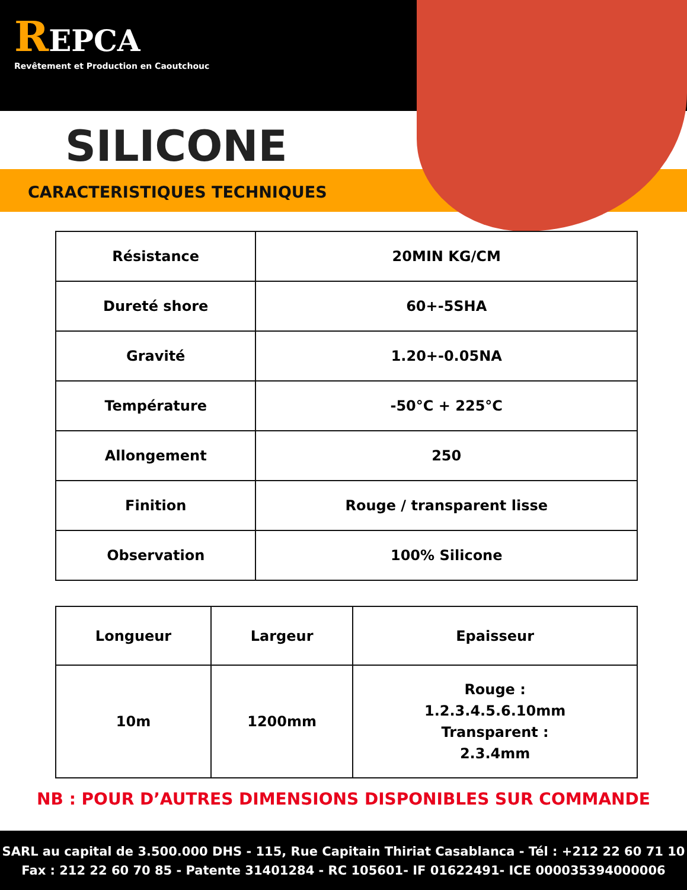REPCA
Revêtement et Production en Caoutchouc
SILICONE
CARACTERISTIQUES TECHNIQUES
| Résistance | 20MIN KG/CM |
| Dureté shore | 60+-5SHA |
| Gravité | 1.20+-0.05NA |
| Température | -50°C + 225°C |
| Allongement | 250 |
| Finition | Rouge / transparent lisse |
| Observation | 100% Silicone |
| Longueur | Largeur | Epaisseur |
| --- | --- | --- |
| 10m | 1200mm | Rouge : 1.2.3.4.5.6.10mm Transparent : 2.3.4mm |
NB : POUR D’AUTRES DIMENSIONS DISPONIBLES SUR COMMANDE
SARL au capital de 3.500.000 DHS - 115, Rue Capitain Thiriat Casablanca - Tél : +212 22 60 71 10
Fax : 212 22 60 70 85 - Patente 31401284 - RC 105601- IF 01622491- ICE 000035394000006